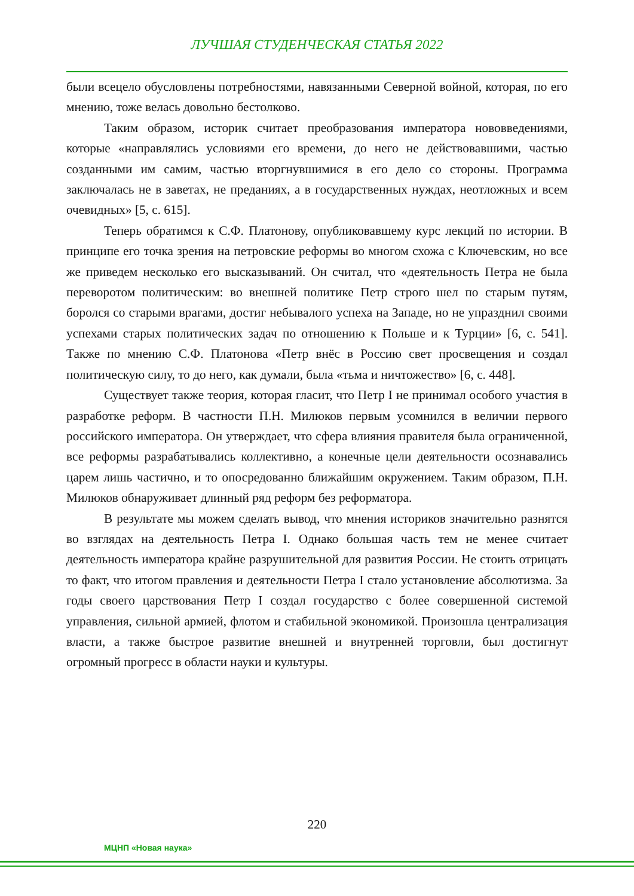ЛУЧШАЯ СТУДЕНЧЕСКАЯ СТАТЬЯ 2022
были всецело обусловлены потребностями, навязанными Северной войной, которая, по его мнению, тоже велась довольно бестолково.
Таким образом, историк считает преобразования императора нововведениями, которые «направлялись условиями его времени, до него не действовавшими, частью созданными им самим, частью вторгнувшимися в его дело со стороны. Программа заключалась не в заветах, не преданиях, а в государственных нуждах, неотложных и всем очевидных» [5, с. 615].
Теперь обратимся к С.Ф. Платонову, опубликовавшему курс лекций по истории. В принципе его точка зрения на петровские реформы во многом схожа с Ключевским, но все же приведем несколько его высказываний. Он считал, что «деятельность Петра не была переворотом политическим: во внешней политике Петр строго шел по старым путям, боролся со старыми врагами, достиг небывалого успеха на Западе, но не упразднил своими успехами старых политических задач по отношению к Польше и к Турции» [6, с. 541]. Также по мнению С.Ф. Платонова «Петр внёс в Россию свет просвещения и создал политическую силу, то до него, как думали, была «тьма и ничтожество» [6, с. 448].
Существует также теория, которая гласит, что Петр I не принимал особого участия в разработке реформ. В частности П.Н. Милюков первым усомнился в величии первого российского императора. Он утверждает, что сфера влияния правителя была ограниченной, все реформы разрабатывались коллективно, а конечные цели деятельности осознавались царем лишь частично, и то опосредованно ближайшим окружением. Таким образом, П.Н. Милюков обнаруживает длинный ряд реформ без реформатора.
В результате мы можем сделать вывод, что мнения историков значительно разнятся во взглядах на деятельность Петра I. Однако большая часть тем не менее считает деятельность императора крайне разрушительной для развития России. Не стоить отрицать то факт, что итогом правления и деятельности Петра I стало установление абсолютизма. За годы своего царствования Петр I создал государство с более совершенной системой управления, сильной армией, флотом и стабильной экономикой. Произошла централизация власти, а также быстрое развитие внешней и внутренней торговли, был достигнут огромный прогресс в области науки и культуры.
220
МЦНП «Новая наука»